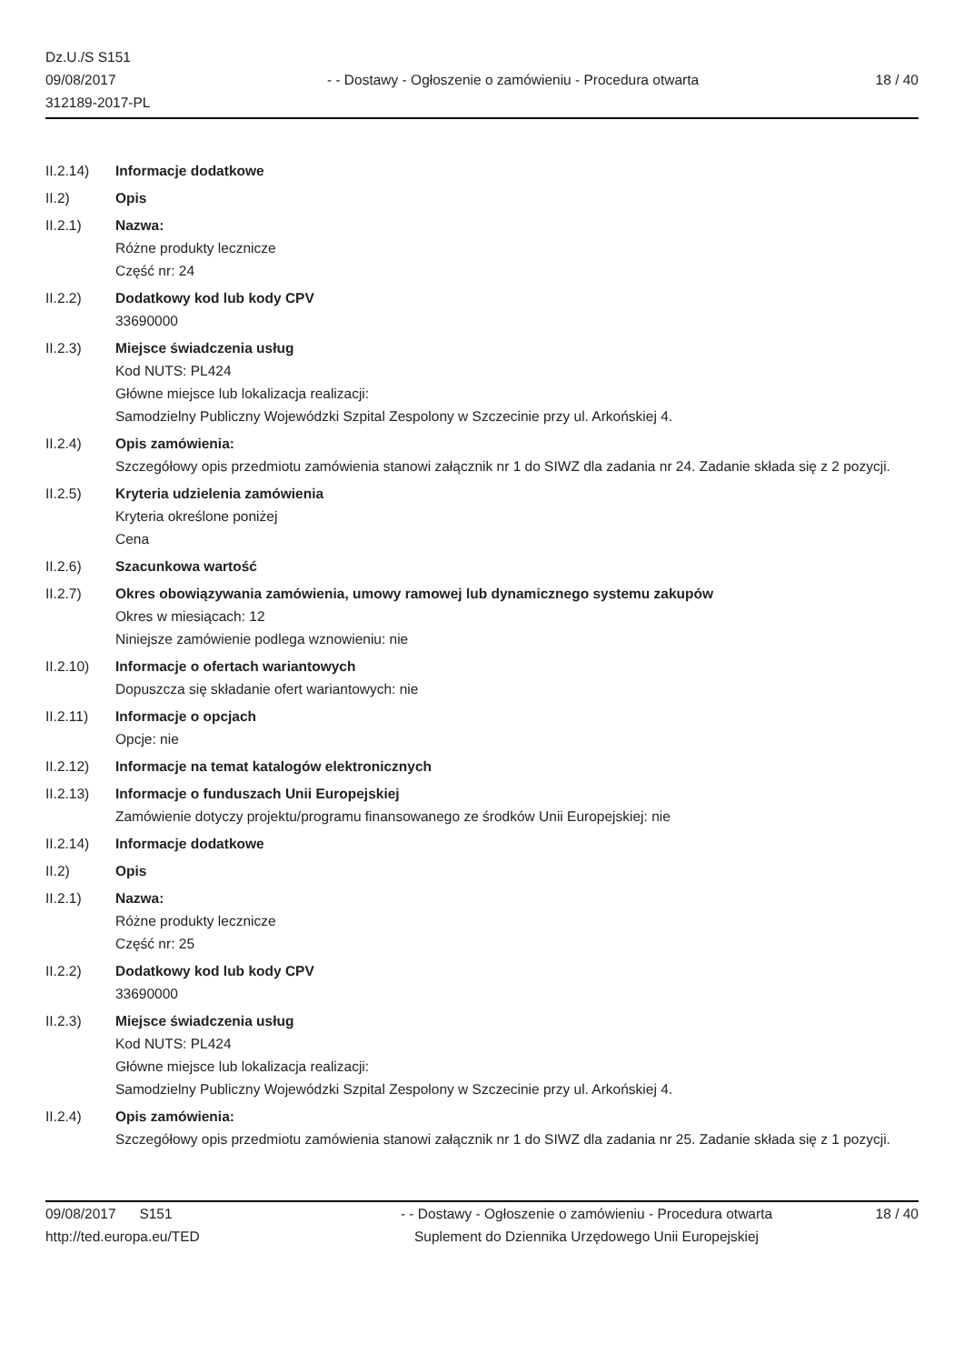Dz.U./S S151
09/08/2017
312189-2017-PL
- - Dostawy - Ogłoszenie o zamówieniu - Procedura otwarta
18 / 40
II.2.14) Informacje dodatkowe
II.2) Opis
II.2.1) Nazwa:
Różne produkty lecznicze
Część nr: 24
II.2.2) Dodatkowy kod lub kody CPV
33690000
II.2.3) Miejsce świadczenia usług
Kod NUTS: PL424
Główne miejsce lub lokalizacja realizacji:
Samodzielny Publiczny Wojewódzki Szpital Zespolony w Szczecinie przy ul. Arkońskiej 4.
II.2.4) Opis zamówienia:
Szczegółowy opis przedmiotu zamówienia stanowi załącznik nr 1 do SIWZ dla zadania nr 24. Zadanie składa się z 2 pozycji.
II.2.5) Kryteria udzielenia zamówienia
Kryteria określone poniżej
Cena
II.2.6) Szacunkowa wartość
II.2.7) Okres obowiązywania zamówienia, umowy ramowej lub dynamicznego systemu zakupów
Okres w miesiącach: 12
Niniejsze zamówienie podlega wznowieniu: nie
II.2.10) Informacje o ofertach wariantowych
Dopuszcza się składanie ofert wariantowych: nie
II.2.11) Informacje o opcjach
Opcje: nie
II.2.12) Informacje na temat katalogów elektronicznych
II.2.13) Informacje o funduszach Unii Europejskiej
Zamówienie dotyczy projektu/programu finansowanego ze środków Unii Europejskiej: nie
II.2.14) Informacje dodatkowe
II.2) Opis
II.2.1) Nazwa:
Różne produkty lecznicze
Część nr: 25
II.2.2) Dodatkowy kod lub kody CPV
33690000
II.2.3) Miejsce świadczenia usług
Kod NUTS: PL424
Główne miejsce lub lokalizacja realizacji:
Samodzielny Publiczny Wojewódzki Szpital Zespolony w Szczecinie przy ul. Arkońskiej 4.
II.2.4) Opis zamówienia:
Szczegółowy opis przedmiotu zamówienia stanowi załącznik nr 1 do SIWZ dla zadania nr 25. Zadanie składa się z 1 pozycji.
09/08/2017 S151
http://ted.europa.eu/TED
- - Dostawy - Ogłoszenie o zamówieniu - Procedura otwarta
Suplement do Dziennika Urzędowego Unii Europejskiej
18 / 40